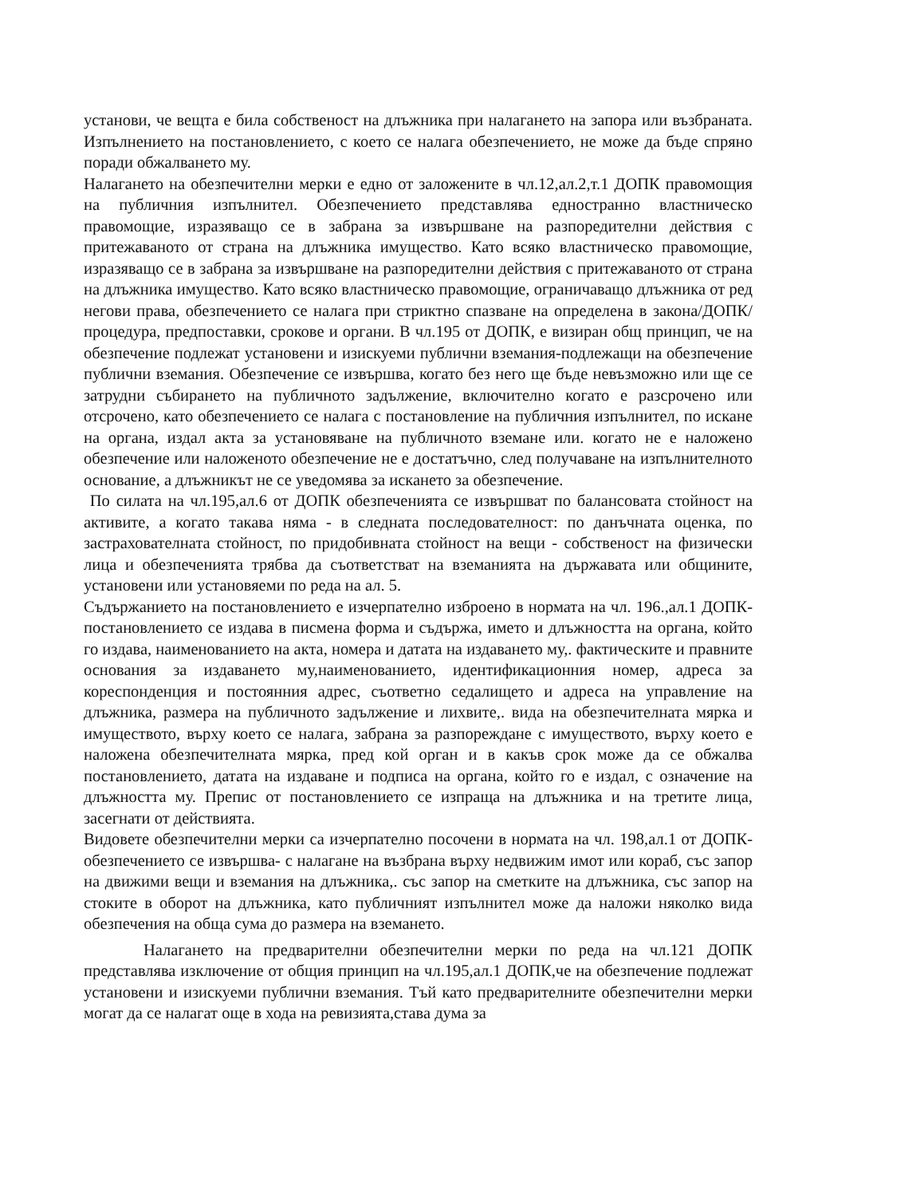установи, че вещта е била собственост на длъжника при налагането на запора или възбраната. Изпълнението на постановлението, с което се налага обезпечението, не може да бъде спряно поради обжалването му.
Налагането на обезпечителни мерки е едно от заложените в чл.12,ал.2,т.1 ДОПК правомощия на публичния изпълнител. Обезпечението представлява едностранно властническо правомощие, изразяващо се в забрана за извършване на разпоредителни действия с притежаваното от страна на длъжника имущество. Като всяко властническо правомощие, изразяващо се в забрана за извършване на разпоредителни действия с притежаваното от страна на длъжника имущество. Като всяко властническо правомощие, ограничаващо длъжника от ред негови права, обезпечението се налага при стриктно спазване на определена в закона/ДОПК/ процедура, предпоставки, срокове и органи. В чл.195 от ДОПК, е визиран общ принцип, че на обезпечение подлежат установени и изискуеми публични вземания-подлежащи на обезпечение публични вземания. Обезпечение се извършва, когато без него ще бъде невъзможно или ще се затрудни събирането на публичното задължение, включително когато е разсрочено или отсрочено, като обезпечението се налага с постановление на публичния изпълнител, по искане на органа, издал акта за установяване на публичното вземане или. когато не е наложено обезпечение или наложеното обезпечение не е достатъчно, след получаване на изпълнителното основание, а длъжникът не се уведомява за искането за обезпечение.
По силата на чл.195,ал.6 от ДОПК обезпеченията се извършват по балансовата стойност на активите, а когато такава няма - в следната последователност: по данъчната оценка, по застрахователната стойност, по придобивната стойност на вещи - собственост на физически лица и обезпеченията трябва да съответстват на вземанията на държавата или общините, установени или установяеми по реда на ал. 5.
Съдържанието на постановлението е изчерпателно изброено в нормата на чл. 196.,ал.1 ДОПК- постановлението се издава в писмена форма и съдържа, името и длъжността на органа, който го издава, наименованието на акта, номера и датата на издаването му,. фактическите и правните основания за издаването му,наименованието, идентификационния номер, адреса за кореспонденция и постоянния адрес, съответно седалището и адреса на управление на длъжника, размера на публичното задължение и лихвите,. вида на обезпечителната мярка и имуществото, върху което се налага, забрана за разпореждане с имуществото, върху което е наложена обезпечителната мярка, пред кой орган и в какъв срок може да се обжалва постановлението, датата на издаване и подписа на органа, който го е издал, с означение на длъжността му. Препис от постановлението се изпраща на длъжника и на третите лица, засегнати от действията.
Видовете обезпечителни мерки са изчерпателно посочени в нормата на чл. 198,ал.1 от ДОПК-обезпечението се извършва- с налагане на възбрана върху недвижим имот или кораб, със запор на движими вещи и вземания на длъжника,. със запор на сметките на длъжника, със запор на стоките в оборот на длъжника, като публичният изпълнител може да наложи няколко вида обезпечения на обща сума до размера на вземането.
Налагането на предварителни обезпечителни мерки по реда на чл.121 ДОПК представлява изключение от общия принцип на чл.195,ал.1 ДОПК,че на обезпечение подлежат установени и изискуеми публични вземания. Тъй като предварителните обезпечителни мерки могат да се налагат още в хода на ревизията,става дума за